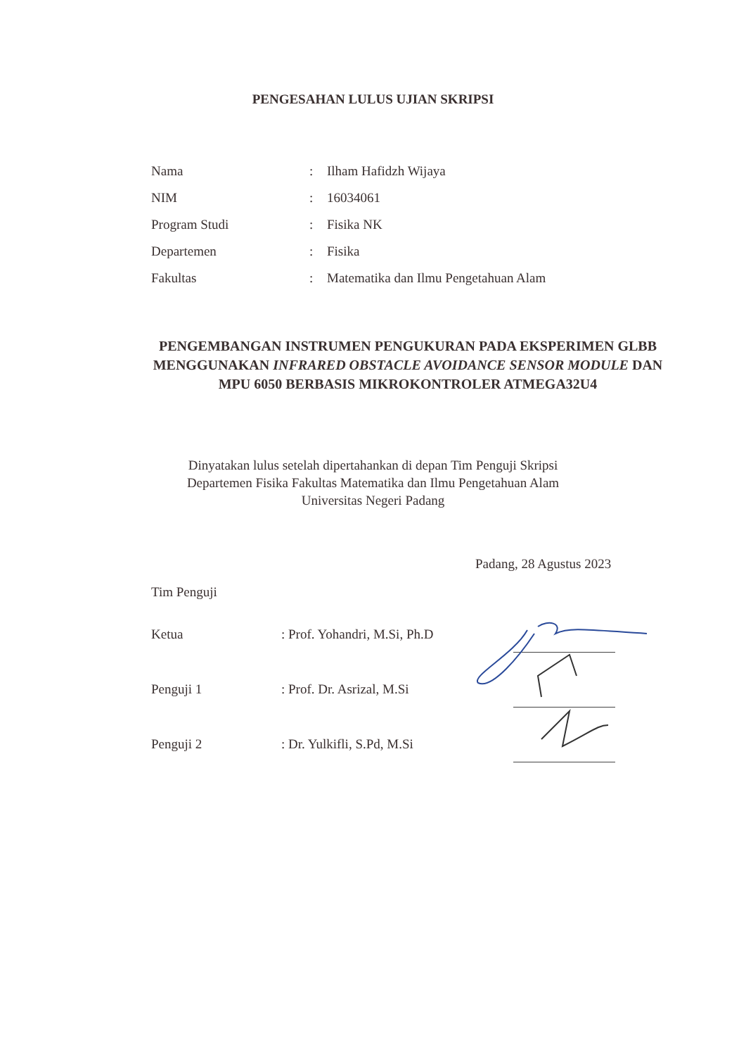PENGESAHAN LULUS UJIAN SKRIPSI
| Nama | : | Ilham Hafidzh Wijaya |
| NIM | : | 16034061 |
| Program Studi | : | Fisika NK |
| Departemen | : | Fisika |
| Fakultas | : | Matematika dan Ilmu Pengetahuan Alam |
PENGEMBANGAN INSTRUMEN PENGUKURAN PADA EKSPERIMEN GLBB MENGGUNAKAN INFRARED OBSTACLE AVOIDANCE SENSOR MODULE DAN MPU 6050 BERBASIS MIKROKONTROLER ATMEGA32U4
Dinyatakan lulus setelah dipertahankan di depan Tim Penguji Skripsi
Departemen Fisika Fakultas Matematika dan Ilmu Pengetahuan Alam
Universitas Negeri Padang
Padang, 28 Agustus 2023
Tim Penguji
| Ketua | : Prof. Yohandri, M.Si, Ph.D |
| Penguji 1 | : Prof. Dr. Asrizal, M.Si |
| Penguji 2 | : Dr. Yulkifli, S.Pd, M.Si |